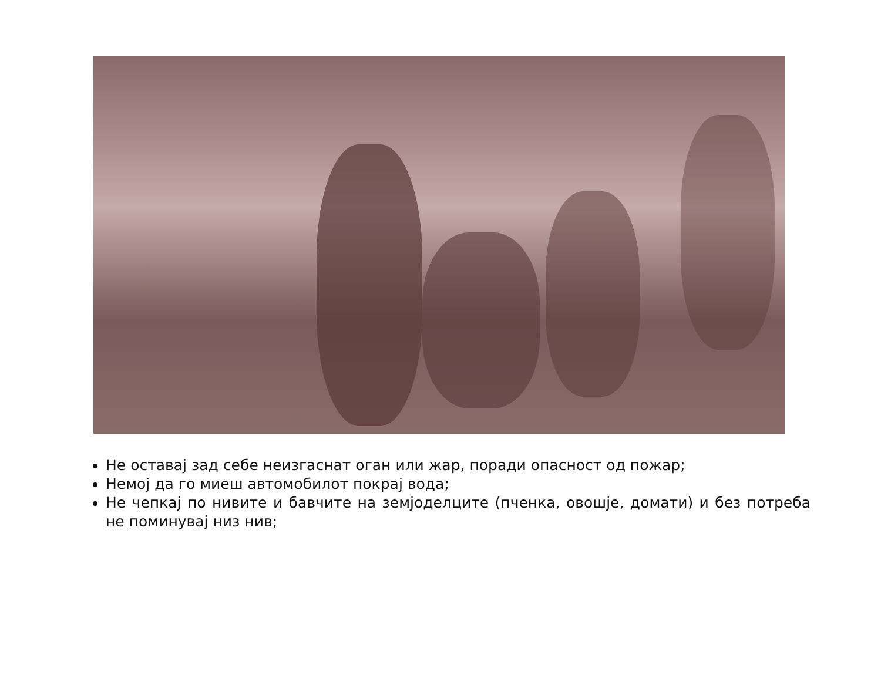Не оставај зад себе неизгаснат оган или жар, поради опасност од пожар;
Немој да го миеш автомобилот покрај вода;
Не чепкај по нивите и бавчите на земјоделците (пченка, овошје, домати) и без потреба не поминувај низ нив;